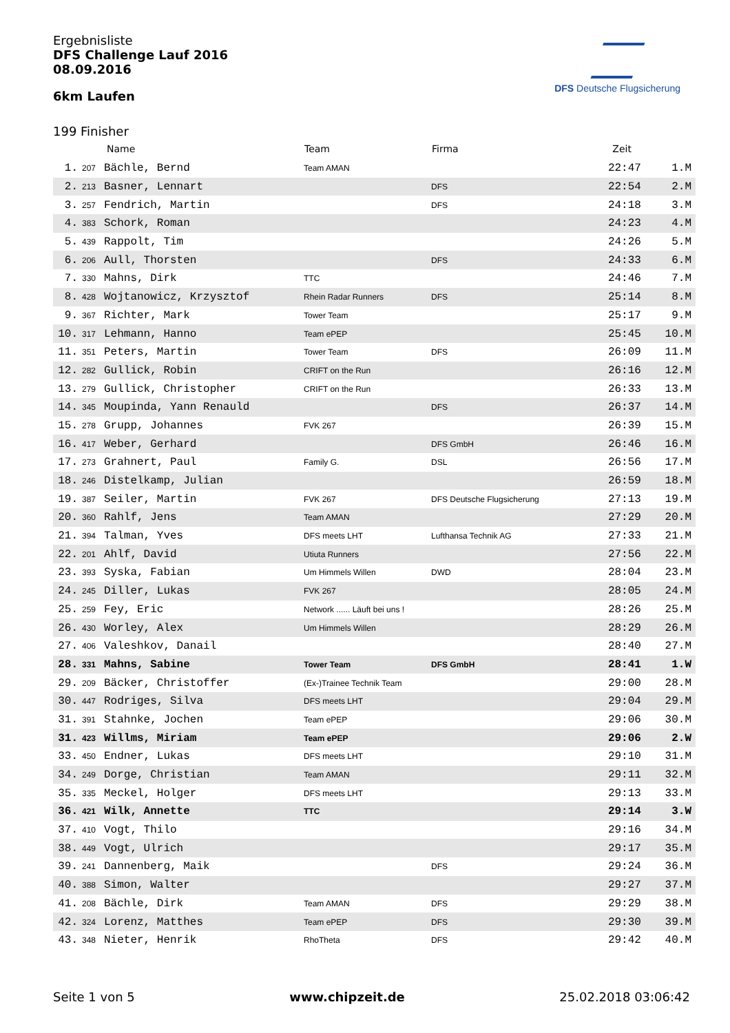DFS Deutsche Flugsicherung
Ergebnisliste
DFS Challenge Lauf 2016
08.09.2016
6km Laufen
199 Finisher
| | | Name | Team | Firma | Zeit | |
| --- | --- | --- | --- | --- | --- | --- |
| 1. | 207 | Bächle, Bernd | Team AMAN | | 22:47 | 1.M |
| 2. | 213 | Basner, Lennart | | DFS | 22:54 | 2.M |
| 3. | 257 | Fendrich, Martin | | DFS | 24:18 | 3.M |
| 4. | 383 | Schork, Roman | | | 24:23 | 4.M |
| 5. | 439 | Rappolt, Tim | | | 24:26 | 5.M |
| 6. | 206 | Aull, Thorsten | | DFS | 24:33 | 6.M |
| 7. | 330 | Mahns, Dirk | TTC | | 24:46 | 7.M |
| 8. | 428 | Wojtanowicz, Krzysztof | Rhein Radar Runners | DFS | 25:14 | 8.M |
| 9. | 367 | Richter, Mark | Tower Team | | 25:17 | 9.M |
| 10. | 317 | Lehmann, Hanno | Team ePEP | | 25:45 | 10.M |
| 11. | 351 | Peters, Martin | Tower Team | DFS | 26:09 | 11.M |
| 12. | 282 | Gullick, Robin | CRIFT on the Run | | 26:16 | 12.M |
| 13. | 279 | Gullick, Christopher | CRIFT on the Run | | 26:33 | 13.M |
| 14. | 345 | Moupinda, Yann Renauld | | DFS | 26:37 | 14.M |
| 15. | 278 | Grupp, Johannes | FVK 267 | | 26:39 | 15.M |
| 16. | 417 | Weber, Gerhard | | DFS GmbH | 26:46 | 16.M |
| 17. | 273 | Grahnert, Paul | Family G. | DSL | 26:56 | 17.M |
| 18. | 246 | Distelkamp, Julian | | | 26:59 | 18.M |
| 19. | 387 | Seiler, Martin | FVK 267 | DFS Deutsche Flugsicherung | 27:13 | 19.M |
| 20. | 360 | Rahlf, Jens | Team AMAN | | 27:29 | 20.M |
| 21. | 394 | Talman, Yves | DFS meets LHT | Lufthansa Technik AG | 27:33 | 21.M |
| 22. | 201 | Ahlf, David | Utiuta Runners | | 27:56 | 22.M |
| 23. | 393 | Syska, Fabian | Um Himmels Willen | DWD | 28:04 | 23.M |
| 24. | 245 | Diller, Lukas | FVK 267 | | 28:05 | 24.M |
| 25. | 259 | Fey, Eric | Network ...... Läuft bei uns ! | | 28:26 | 25.M |
| 26. | 430 | Worley, Alex | Um Himmels Willen | | 28:29 | 26.M |
| 27. | 406 | Valeshkov, Danail | | | 28:40 | 27.M |
| 28. | 331 | Mahns, Sabine | Tower Team | DFS GmbH | 28:41 | 1.W |
| 29. | 209 | Bäcker, Christoffer | (Ex-)Trainee Technik Team | | 29:00 | 28.M |
| 30. | 447 | Rodriges, Silva | DFS meets LHT | | 29:04 | 29.M |
| 31. | 391 | Stahnke, Jochen | Team ePEP | | 29:06 | 30.M |
| 31. | 423 | Willms, Miriam | Team ePEP | | 29:06 | 2.W |
| 33. | 450 | Endner, Lukas | DFS meets LHT | | 29:10 | 31.M |
| 34. | 249 | Dorge, Christian | Team AMAN | | 29:11 | 32.M |
| 35. | 335 | Meckel, Holger | DFS meets LHT | | 29:13 | 33.M |
| 36. | 421 | Wilk, Annette | TTC | | 29:14 | 3.W |
| 37. | 410 | Vogt, Thilo | | | 29:16 | 34.M |
| 38. | 449 | Vogt, Ulrich | | | 29:17 | 35.M |
| 39. | 241 | Dannenberg, Maik | | DFS | 29:24 | 36.M |
| 40. | 388 | Simon, Walter | | | 29:27 | 37.M |
| 41. | 208 | Bächle, Dirk | Team AMAN | DFS | 29:29 | 38.M |
| 42. | 324 | Lorenz, Matthes | Team ePEP | DFS | 29:30 | 39.M |
| 43. | 348 | Nieter, Henrik | RhoTheta | DFS | 29:42 | 40.M |
Seite 1 von 5 www.chipzeit.de 25.02.2018 03:06:42